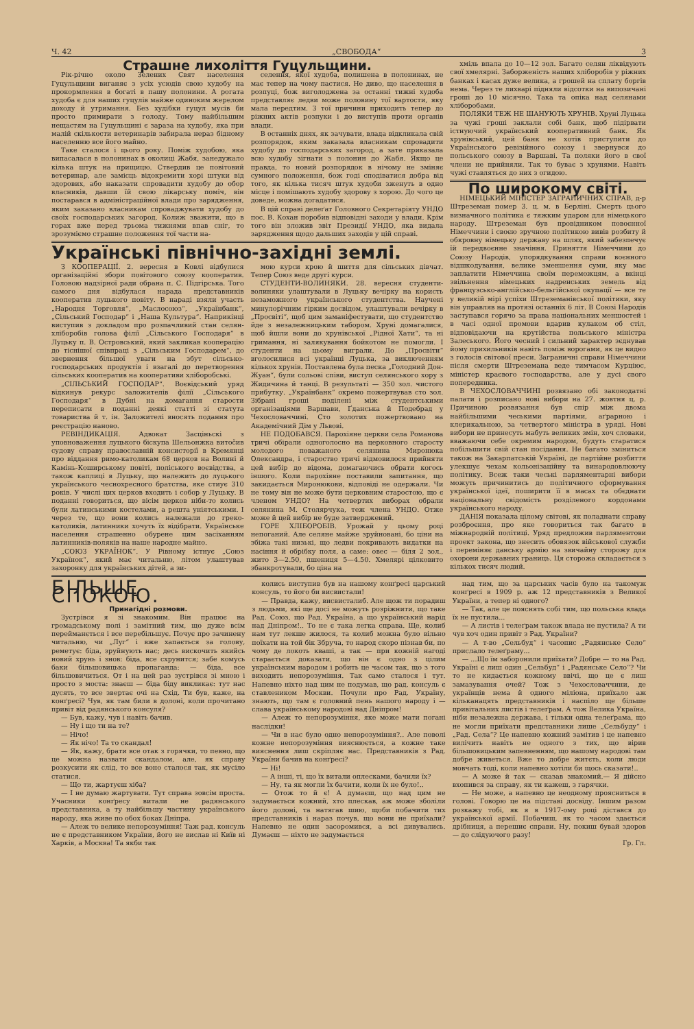Ч. 42 „СВОБОДА“3
Страшне лихоліття Гуцульщини.
Рік-річно около Зелених Свят населення Гуцульщини виганяє з усіх усюдів свою худобу на прокормлення в богаті в пашу полонини. А рогата худоба є для наших гуцулів майже одиноким жерелом доходу й утримання. Без худібки гуцул мусів би просто примирати з голоду. Тому найбільшим нещастям на Гуцульщині є зараза на худобу, яка при малій скількости ветеринарів забирала нераз бідному населенню все його майно.
Таке сталося і цього року. Поміж худобою, яка випасалася в полонинах в околиці Жабя, занедужало кілька штук на прищицю. Ствердив це повітовий ветеринар, але замісць відокремити хорі штуки від здорових, або наказати спровадити худобу до обор власників, давши їй свою лікарську поміч, він постарався в адміністраційної влади про зарядження, яким заказано власникам спроваджувати худобу до своїх господарських загород. Колиж зважити, що в горах вже перед трьома тижнями впав сніг, то зрозуміємо страшне положення тої части на-
селення, якої худоба, полишена в полонинах, не має тепер на чому пастися. Не диво, що населення в розпуці, бож виголоджена за останні тижні худоба представляє ледви може половину тої вартости, яку мала передтим. З тої причини приходить тепер до ріжних актів розпуки і до виступів проти органів влади.
В останніх днях, як зачувати, влада відкликала свій розпорядок, яким заказала власникам спровадити худобу до господарських загород, а зате приказала всю худобу зігнати з полонин до Жабя. Якщо це правда, то новий розпорядок в нічому не зміняє сумного положення, бож годі сподіватися добра від того, як кілька тисяч штук худоби зженуть в одно місце і помішають худобу здорову з хорою. До чого це доведе, можна догадатися.
В цій справі делеґат Головного Секретаріяту УНДО пос. В. Кохан поробив відповідні заходи у влади. Крім того він зложив звіт Президії УНДО, яка видала зарядження щодо дальших заходів у цій справі.
Українські північно-західні землі.
З КООПЕРАЦІЇ. 2. вересня в Ковлі відбулися організаційні збори повітового союзу кооператив. Головою надзірної ради обрана п. С. Підгірська. Того самого дня відбулася нарада представників кооператив луцького повіту. В нараді взяли участь „Народня Торговля“, „Маслосоюз“, „Українбанк“, „Сільський Господар“ і „Наша Культура“. Наприкінці виступив з докладом про розпачливий стан селян-хліборобів голова філії „Сільського Господаря“ в Луцьку п. В. Островський, який закликав кооперацію до тіснішої співпраці з „Сільським Господарем“, до звернення більшої уваги на збут сільсько-господарських продуктів і взагалі до перетворення сільських кооператив на кооперативи хліборобські.
„СІЛЬСЬКИЙ ГОСПОДАР“. Воєвідський уряд відкинув рекурс заложителів філії „Сільського Господаря“ в Дубні на домагання старости переписати в поданні деякі статті зі статута товариства й т. ін. Заложителі вносять подання про реєстрацію наново.
РЕВІНДИКАЦІЯ. Адвокат Засціньскі з уповноваження луцького біскупа Шельонжка витočив судову справу православній консисторії в Кремянці про віддання римо-католикам 68 церков на Волині й Камінь-Коширському повіті, поліського воєвідства, а також каплиці в Луцьку, що належить до луцького українського чеснохресного братства, яке стиує 310 років. У числі цих церков входить і собор у Луцьку. В поданні говориться, що вісім церков ніби-то колись були латинськими костелами, а решта уніятськими. І через те, що вони колись належали до греко-католиків, латинники хочуть їх відібрати. Українське населення страшенно обурене цим засіханням латинників-поляків на наше народне майно.
„СОЮЗ УКРАЇНОК“. У Рівному істнує „Союз Українок“, який має читальню, літом улаштував захоронку для українських дітей, а зи-
мою курси крою й шиття для сільських дівчат. Тепер Союз веде другі курси.
СТУДЕНТИ-ВОЛИНЯКИ. 28. вересня студенти-волиняки улаштували в Луцьку вечірку на користь незаможного українського студентства. Научені минулорічним гірким досвідом, улаштували вечірку в „Просвіті“, щоб цим заманіфестувати, що студентство йде з незалежницьким табором. Хруні домагалися, щоб йшли вони до хрунівської „Рідної Хати“, та ні гримання, ні залякування бойкотом не помогли. І студенти на цьому виграли. До „Просвіти“ вголосилися всі українці Луцька, за виключенням кількох хрунів. Поставлена була песка „Голодний Дон-Жуан“, були сольові співи, виступ селянського хору з Жидичина й танці. В результаті — 350 зол. чистого прибутку. „Українбанк“ окремо пожертвував сто зол. Зібрані гроші поділені між студентськими організаціями Варшави, Ґданська й Подебрад у Чехословаччині. Сто золотих пожертвовано на Академічний Дім у Львові.
НЕ ПОДОБАВСЯ. Парохіяне церкви села Романова тричі обірали одноголосно на церковного старосту молодого поважаного селянина Миронюка Олександра, і староство тричі відмовилося прийняти цей вибір до відома, домагаючись обрати когось іншого. Коли парохіяне поставили запитання, що закидається Миронюкови, відповіді не одержали. Чи не тому він не може бути церковним старостою, що є членом УНДО? На четвертих виборах обрали селянина М. Столярчука, теж члена УНДО. Отже може й цей вибір не буде затверджений.
ГОРЕ ХЛІБОРОБІВ. Урожай у цьому році непоганий. Але селяне майже зруйновані, бо ціни на збіжа такі низькі, що ледви покривають видатки на насіння й обрібку поля, а саме: овес — біля 2 зол., жито 3—2.50, пшениця 5—4.50. Хмелярі цілковито збанкротували, бо ціна на
хміль впала до 10—12 зол. Багато селян ліквідують свої хмелярні. Заборженість наших хліборобів у ріжних банках і касах дуже велика, а грошей на сплату боргів нема. Через те лихварі підняли відсотки на випозичані гроші до 10 місячно. Така та опіка над селянами хліборобами.
ПОЛЯКИ ТЕЖ НЕ ШАНУЮТЬ ХРУНІВ. Хруні Луцька за чужі гроші заклали собі банк, щоб підірвати істнуючий український кооперативний банк. Як хрунівський, цей банк не хотів приступити до Українського ревізійного союзу і звернувся до польського союзу в Варшаві. Та поляки його в свої члени не прийняли. Так то буває з хрунями. Навіть чужі ставляться до них з огидою.
По широкому світі.
НІМЕЦЬКИЙ МІНІСТЕР ЗАГРАНИЧНИХ СПРАВ, д-р Штреземан помер 3. ц. м. в Берліні. Смерть цього визначного політика є тяжким ударом для німецького народу. Штреземан був провідником повоєнної Німеччини і своєю зручною політикою вивів розбиту й обкровну німецьку державу на шлях, який забезпечує їй передвоєнне значіння. Приняття Німеччини до Союзу Народів, упорядкування справи воєнного відшкодування, велике зменшення суми, яку має заплатити Німеччина своїм переможцям, а вкінці звільнення німецьких надренських земель від французсько-англійсько-бельгійської окупації — все те у великій мірі успіхи Штреземанівської політики, яку він управляв на протязі останніх 6 літ. В Союзі Народів заступався горячо за права національних меншостей і в часі одної промови вдарив кулаком об стіл, відповідаючи на крутійства польського міністра Залеського. Його чесний і сильний характер зєднував йому прихильників навіть поміж ворогами, як це видно з голосів світової преси. Заграничні справи Німеччини після смерти Штреземана веде тимчасом Курціюс, міністер краєвого господарства, але у дусі свого попередника.
В ЧЕХОСЛОВАЧЧИНІ розвязано обі законодатні палати і розписано нові вибори на 27. жовтня ц. р. Причиною розвязання був спір між двома найбільшими чеськими партіями, аґрарною і клерикальною, за четвертого міністра в уряді. Нові вибори не принесуть мабуть великих змін, хоч словаки, вважаючи себе окремим народом, будуть старатися побільшити свій стан посідання. Не багато зміниться також на Закарпатській Україні, де партійне розбиття улекшує чехам кольонізаційну та винародовлюючу політику. Всеж таки чеські парляментарні вибори можуть причинитись до політичного сформування української ідеї, поширити її в масах та обєднати національну свідомість розділеного кордонами українського народу.
ДАНІЯ показала цілому світові, як поладнати справу розброєння, про яке говориться так багато в міжнародній політиці. Уряд предложив парляментови проект закона, що знесить обовязок військової служби і переміняє данську армію на звичайну сторожу для охорони державних границь. Ця сторожа складається з кількох тисяч людий.
БІЛЬШЕ СПОКОЮ.
Принагідні розмови.
Зустрівся я зі знакомим. Він працює на громадському полі і замітний тим, що дуже всім перейманється і все перебільшує. Почує про зачинену читальню, чи „Луг“ і вже хапається за голову, реметує: біда, зруйнують нас; десь вискочить якийсь новий хрунь і знов: біда, все схрунится; забе комусь баки більшовицька пропаганда: — біда, все більшовичиться. От і на цей раз зустрівся зі мною і просто з моста: знаєш — біда біду викликає: тут нас дусять, то все звертає очі на Схід. Ти був, кажe, на конґресі? Чув, як там били в долоні, коли прочитано привіт від радянського консуля?
— Був, кажу, чув і навіть бачив.
— Ну і що ти на те?
— Нічо!
— Як нічо! Та то скандал!
— Як, кажу, брати все отак з горячки, то певно, що це можна назвати скандалом, але, як справу розкусити як слід, то все воно сталося так, як мусіло статися.
— Що ти, жартуєш хіба?
— І не думаю жартувати. Тут справа зовсім проста. Учасники конґресу витали не радянського представника, а ту найбільшу частину українського народу, яка живе по обох боках Дніпра.
— Алеж то велике непорозуміння! Таж рад. консуль не є представником України, його не вислав ні Київ ні Харків, а Москва! Та якби так
колись виступив був на нашому конґресі царський консуль, то його би висвистали!
— Правда, кажу, висвисталиб. Але щож ти порадиш з людьми, які ще досі не можуть розріжнити, що таке Рад. Союз, що Рад. Україна, а що український нарід над Дніпром!.. То не є така легка справа. Ще, колиб нам тут лекше жилося, та колиб можна було вільно поїхати на той бік Збруча, то народ скоро пізнав би, по чому де локоть кваші, а так — при кожній нагоді старається доказати, що він є одно з цілим українським народом і робить це часом так, що з того виходить непорозуміння. Так само сталося і тут. Напевно ніхто над цим не подумав, що рад. консуль є ставлеником Москви. Почули про Рад. Україну, знають, що там є головний пень нашого народу і — слава українському народові над Дніпром!
— Алеж то непорозуміння, яке може мати погані наслідки!
— Чи в нас було одно непорозуміння?.. Але поволі кожне непорозуміння вияснюється, а кожне таке вияснення лиш скріпляє нас. Представників з Рад. України бачив на конґресі?
— Ні!
— А інші, ті, що їх витали оплесками, бачили їх?
— Ну, та як могли їх бачити, коли їх не було!..
— Отож то й є! А думаєш, що над цим не задумається кожний, хто плескав, аж може зболіли його долоні, та натягав шию, щоби побачити тих представників і нараз почув, що вони не приїхали? Напевно не один засоромився, а всі дивувались. Думаєш — ніхто не задумається
над тим, що за царських часів було на такомуж конґресі в 1909 р. аж 12 представників з Великої України, а тепер ні одного?
— Так, але це пояснять собі тим, що польська влада їх не пустила...
— А листів і телеґрам також влада не пустила? А ти чув хоч один привіт з Рад. України?
— А т-во „Сельбуд“ і часопис „Радянське Село“ прислало телеґраму...
— ...Що їм заборонили приїхати? Добре — то на Рад. Україні є лиш один „Сельбуд“ і „Радянське Село“? Чи то не кидається кожному ввічі, що це є лиш замазування очей? Тож з Чехословаччини, де українців нема й одного міліона, приїхало аж кільканацять представників і наспіло ще більше привітальних листів і телеґрам. А тож Велика Україна, ніби незалежна держава, і тільки одна телеґрама, що не могли приїхати представники лише „Сельбуду“ і „Рад. Села“? Це напевно кожний замітив і це напевно вилічить навіть не одного з тих, що вірив більшовицьким запевненням, що нашому народові там добре живеться. Вже то добре житєть, коли люди мовчать тоді, коли напевно хотіли би щось сказати!..
— А може й так — сказав знакомий.— Я дійсно вхопився за справу, як ти кажеш, з гарячки.
— Не може, а напевно це неодному проясниться в голові. Говорю це на підставі досвіду. Іншим разом розкажу тобі, як я в 1917-ому році дістався до української армії. Побачиш, як то часом здається дрібниця, а перешиє справи. Ну, покиш бувай здоров — до слідуючого разу!
Гр. Гл.